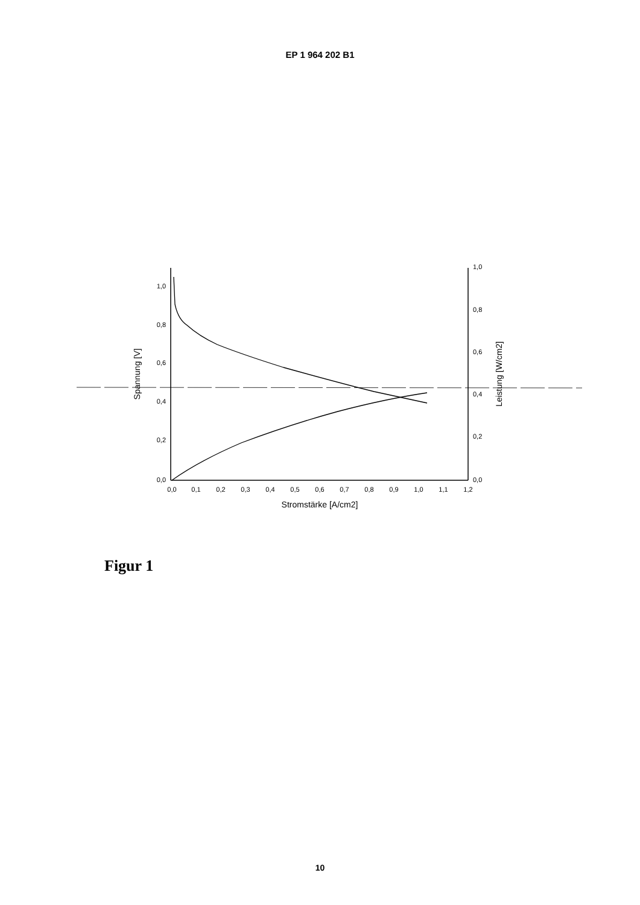EP 1 964 202 B1
1,0
0,8
0,6
0,4
0,2
0,0
1,0
0,8
0,6
0,4
0,2
0,0
0,0
0,1
0,2
0,3
0,4
0,5
0,6
0,7
0,8
0,9
1,0
1,1
1,2
Stromstärke [A/cm2]
Spannung [V]
Leistung [W/cm2]
Figur 1
10